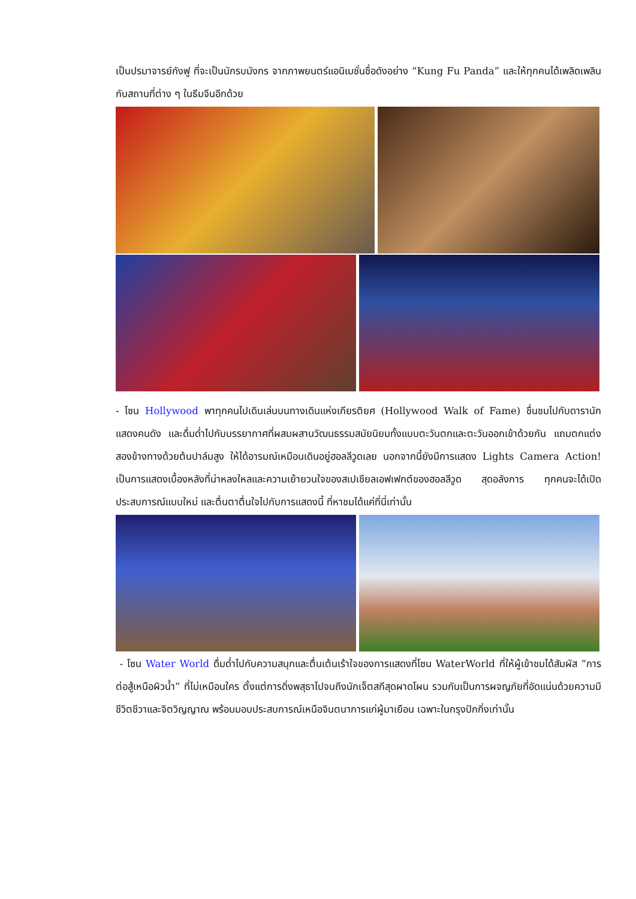เป็นปรมาจารย์กังฟู ที่จะเป็นนักรบมังกร จากภาพยนตร์แอนิเมชั่นชื่อดังอย่าง “Kung Fu Panda” และให้ทุกคนได้เพลิดเพลินกับสถานที่ต่าง ๆ ในธีมจีนอีกด้วย
- โซน Hollywood พาทุกคนไปเดินเล่นบนทางเดินแห่งเกียรติยศ (Hollywood Walk of Fame) ชื่นชมไปกับดารานักแสดงคนดัง และดื่มด่ำไปกับบรรยากาศที่ผสมผสานวัฒนธรรมสมัยนิยมทั้งแบบตะวันตกและตะวันออกเข้าด้วยกัน แถมตกแต่งสองข้างทางด้วยต้นปาล์มสูง ให้ได้อารมณ์เหมือนเดินอยู่ฮอลลีวูดเลย นอกจากนี้ยังมีการแสดง Lights Camera Action! เป็นการแสดงเบื้องหลังที่น่าหลงใหลและความเย้ายวนใจของสเปเชียลเอฟเฟกต์ของฮอลลีวูด สุดอลังการ ทุกคนจะได้เปิดประสบการณ์แบบใหม่ และตื่นตาตื่นใจไปกับการแสดงนี้ ที่หาชมได้แค่ที่นี่เท่านั้น
- โซน Water World ดื่มด่ำไปกับความสนุกและตื่นเต้นเร้าใจของการแสดงที่โซน WaterWorld ที่ให้ผู้เข้าชมได้สัมผัส “การต่อสู้เหนือผิวน้ำ” ที่ไม่เหมือนใคร ตั้งแต่การดิ่งพสุธาไปจนถึงนักเจ็ตสกีสุดผาดโผน รวมกันเป็นการผจญภัยที่อัดแน่นด้วยความมีชีวิตชีวาและจิตวิญญาณ พร้อมมอบประสบการณ์เหนือจินตนาการแก่ผู้มาเยือน เฉพาะในกรุงปักกิ่งเท่านั้น